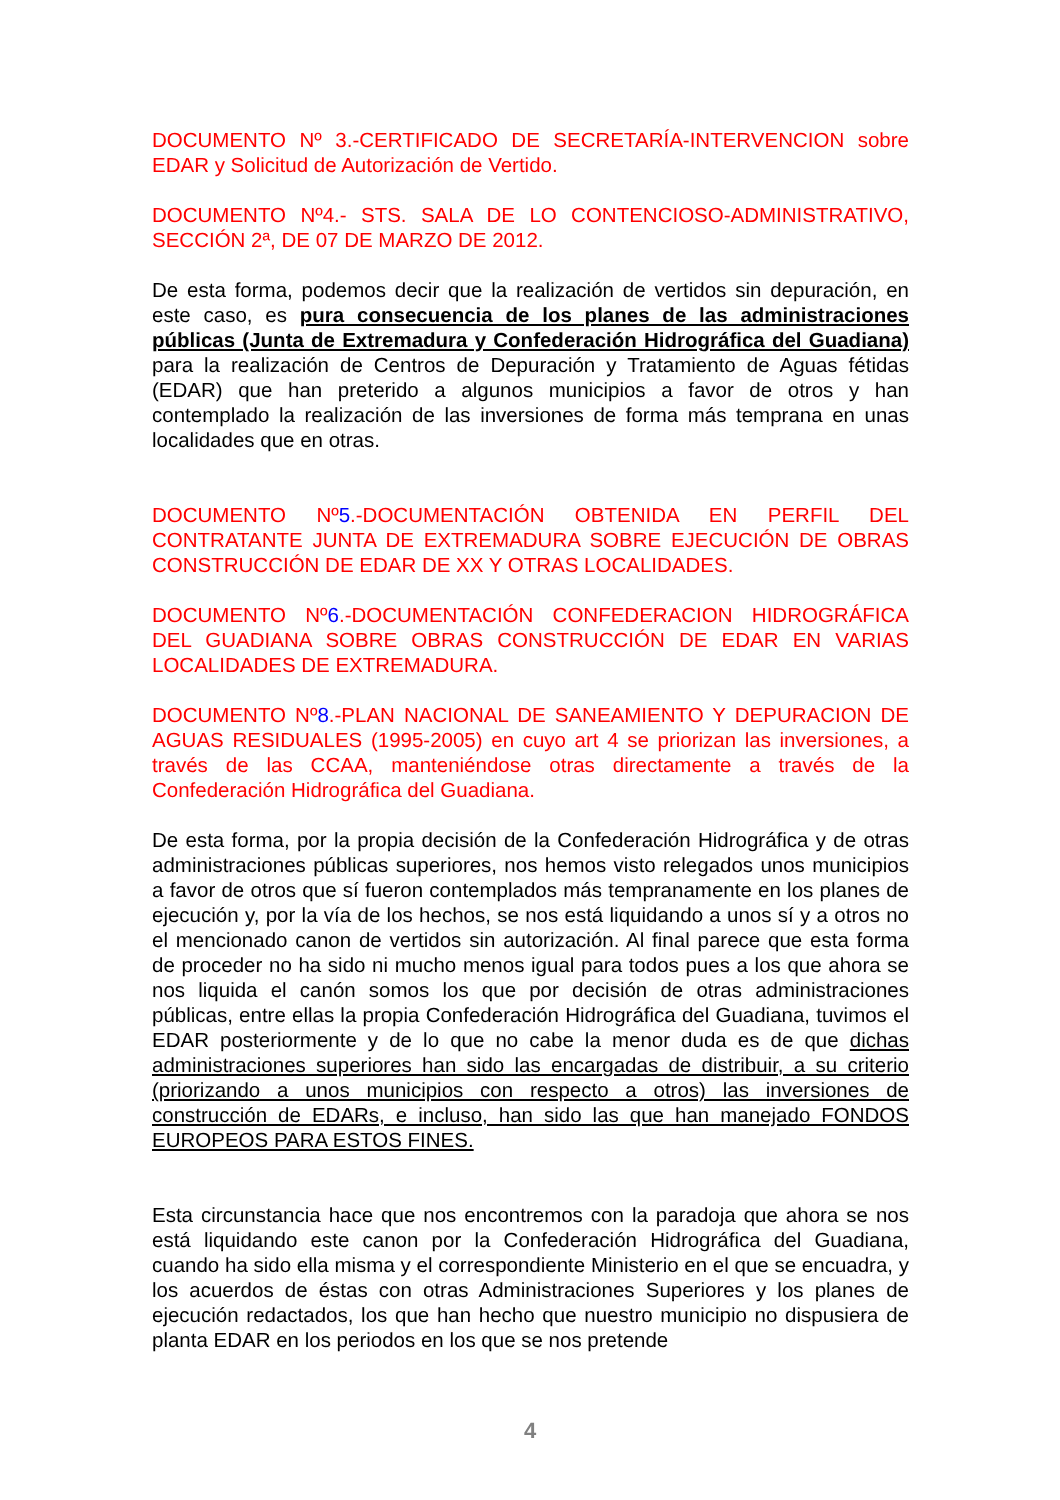DOCUMENTO Nº 3.-CERTIFICADO DE SECRETARÍA-INTERVENCION sobre EDAR y Solicitud de Autorización de Vertido.
DOCUMENTO Nº4.- STS. SALA DE LO CONTENCIOSO-ADMINISTRATIVO, SECCIÓN 2ª, DE 07 DE MARZO DE 2012.
De esta forma, podemos decir que la realización de vertidos sin depuración, en este caso, es pura consecuencia de los planes de las administraciones públicas (Junta de Extremadura y Confederación Hidrográfica del Guadiana) para la realización de Centros de Depuración y Tratamiento de Aguas fétidas (EDAR) que han preterido a algunos municipios a favor de otros y han contemplado la realización de las inversiones de forma más temprana en unas localidades que en otras.
DOCUMENTO Nº5.-DOCUMENTACIÓN OBTENIDA EN PERFIL DEL CONTRATANTE JUNTA DE EXTREMADURA SOBRE EJECUCIÓN DE OBRAS CONSTRUCCIÓN DE EDAR DE XX Y OTRAS LOCALIDADES.
DOCUMENTO Nº6.-DOCUMENTACIÓN CONFEDERACION HIDROGRÁFICA DEL GUADIANA SOBRE OBRAS CONSTRUCCIÓN DE EDAR EN VARIAS LOCALIDADES DE EXTREMADURA.
DOCUMENTO Nº8.-PLAN NACIONAL DE SANEAMIENTO Y DEPURACION DE AGUAS RESIDUALES (1995-2005) en cuyo art 4 se priorizan las inversiones, a través de las CCAA, manteniéndose otras directamente a través de la Confederación Hidrográfica del Guadiana.
De esta forma, por la propia decisión de la Confederación Hidrográfica y de otras administraciones públicas superiores, nos hemos visto relegados unos municipios a favor de otros que sí fueron contemplados más tempranamente en los planes de ejecución y, por la vía de los hechos, se nos está liquidando a unos sí y a otros no el mencionado canon de vertidos sin autorización. Al final parece que esta forma de proceder no ha sido ni mucho menos igual para todos pues a los que ahora se nos liquida el canón somos los que por decisión de otras administraciones públicas, entre ellas la propia Confederación Hidrográfica del Guadiana, tuvimos el EDAR posteriormente y de lo que no cabe la menor duda es de que dichas administraciones superiores han sido las encargadas de distribuir, a su criterio (priorizando a unos municipios con respecto a otros) las inversiones de construcción de EDARs, e incluso, han sido las que han manejado FONDOS EUROPEOS PARA ESTOS FINES.
Esta circunstancia hace que nos encontremos con la paradoja que ahora se nos está liquidando este canon por la Confederación Hidrográfica del Guadiana, cuando ha sido ella misma y el correspondiente Ministerio en el que se encuadra, y los acuerdos de éstas con otras Administraciones Superiores y los planes de ejecución redactados, los que han hecho que nuestro municipio no dispusiera de planta EDAR en los periodos en los que se nos pretende
4